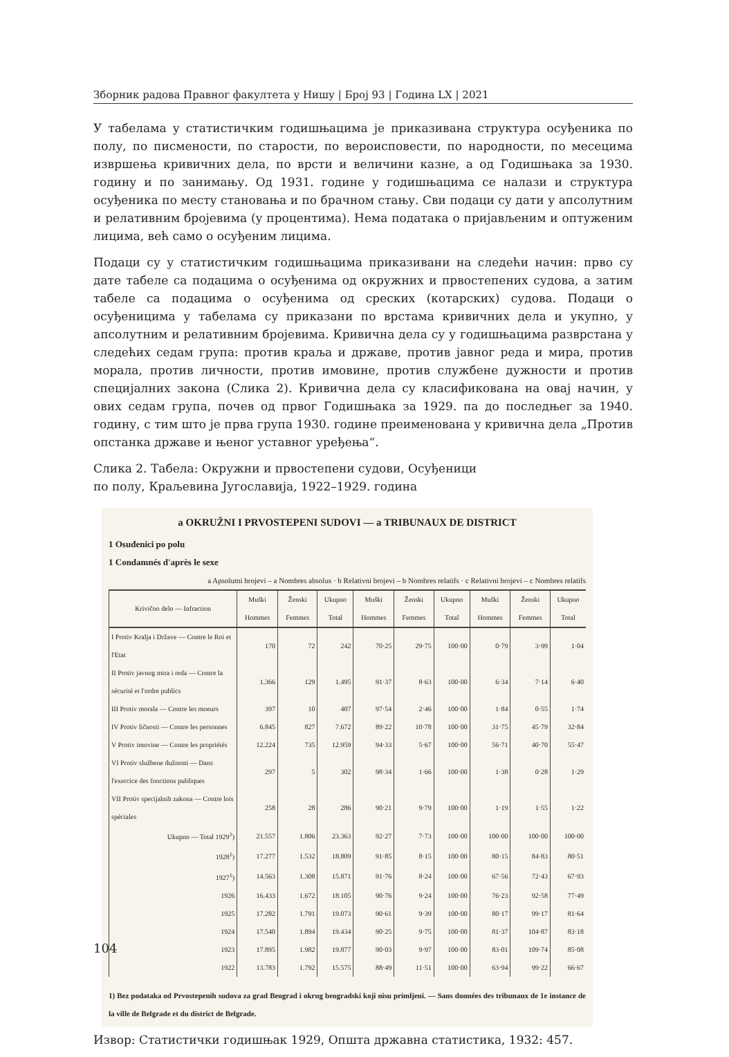Зборник радова Правног факултета у Нишу | Број 93 | Година LX | 2021
У табелама у статистичким годишњацима је приказивана структура осуђеника по полу, по писмености, по старости, по вероисповести, по народности, по месецима извршења кривичних дела, по врсти и величини казне, а од Годишњака за 1930. годину и по занимању. Од 1931. године у годишњацима се налази и структура осуђеника по месту становања и по брачном стању. Сви подаци су дати у апсолутним и релативним бројевима (у процентима). Нема података о пријављеним и оптуженим лицима, већ само о осуђеним лицима.
Подаци су у статистичким годишњацима приказивани на следећи начин: прво су дате табеле са подацима о осуђенима од окружних и првостепених судова, а затим табеле са подацима о осуђенима од среских (котарских) судова. Подаци о осуђеницима у табелама су приказани по врстама кривичних дела и укупно, у апсолутним и релативним бројевима. Кривична дела су у годишњацима разврстана у следећих седам група: против краља и државе, против јавног реда и мира, против морала, против личности, против имовине, против службене дужности и против специјалних закона (Слика 2). Кривична дела су класификована на овај начин, у ових седам група, почев од првог Годишњака за 1929. па до последњег за 1940. годину, с тим што је прва група 1930. године преименована у кривична дела „Против опстанка државе и њеног уставног уређења“.
Слика 2. Табела: Окружни и првостепени судови, Осуђеници
по полу, Краљевина Југославија, 1922–1929. година
a OKRUŽNI I PRVOSTEPENI SUDOVI — a TRIBUNAUX DE DISTRICT
1 Osuđenici po polu
1 Condamnés d'après le sexe
a Apsolutni brojevi – a Nombres absolus · b Relativni brojevi – b Nombres relatifs · c Relativni brojevi – c Nombres relatifs
| Krivično delo — Infraction | Muški Hommes | Ženski Femmes | Ukupno Total | Muški Hommes | Ženski Femmes | Ukupno Total | Muški Hommes | Ženski Femmes | Ukupno Total |
| --- | --- | --- | --- | --- | --- | --- | --- | --- | --- |
| I Protiv Kralja i Države — Contre le Roi et l'Etat | 170 | 72 | 242 | 70·25 | 29·75 | 100·00 | 0·79 | 3·99 | 1·04 |
| II Protiv javnog mira i reda — Contre la sécurité et l'ordre publics | 1.366 | 129 | 1.495 | 91·37 | 8·63 | 100·00 | 6·34 | 7·14 | 6·40 |
| III Protiv morala — Contre les moeurs | 397 | 10 | 407 | 97·54 | 2·46 | 100·00 | 1·84 | 0·55 | 1·74 |
| IV Protiv ličnosti — Contre les personnes | 6.845 | 827 | 7.672 | 89·22 | 10·78 | 100·00 | 31·75 | 45·79 | 32·84 |
| V Protiv imovine — Contre les propriétés | 12.224 | 735 | 12.959 | 94·33 | 5·67 | 100·00 | 56·71 | 40·70 | 55·47 |
| VI Protiv službene dužnosti — Dans l'exercice des fonctions publiques | 297 | 5 | 302 | 98·34 | 1·66 | 100·00 | 1·38 | 0·28 | 1·29 |
| VII Protiv specijalnih zakona — Contre lois spéciales | 258 | 28 | 286 | 90·21 | 9·79 | 100·00 | 1·19 | 1·55 | 1·22 |
| Ukupno — Total 1929<sup>1</sup>) | 21.557 | 1.806 | 23.363 | 92·27 | 7·73 | 100·00 | 100·00 | 100·00 | 100·00 |
| 1928<sup>1</sup>) | 17.277 | 1.532 | 18.809 | 91·85 | 8·15 | 100·00 | 80·15 | 84·83 | 80·51 |
| 1927<sup>1</sup>) | 14.563 | 1.308 | 15.871 | 91·76 | 8·24 | 100·00 | 67·56 | 72·43 | 67·93 |
| 1926 | 16.433 | 1.672 | 18.105 | 90·76 | 9·24 | 100·00 | 76·23 | 92·58 | 77·49 |
| 1925 | 17.282 | 1.791 | 19.073 | 90·61 | 9·39 | 100·00 | 80·17 | 99·17 | 81·64 |
| 1924 | 17.540 | 1.894 | 19.434 | 90·25 | 9·75 | 100·00 | 81·37 | 104·87 | 83·18 |
| 1923 | 17.895 | 1.982 | 19.877 | 90·03 | 9·97 | 100·00 | 83·01 | 109·74 | 85·08 |
| 1922 | 13.783 | 1.792 | 15.575 | 88·49 | 11·51 | 100·00 | 63·94 | 99·22 | 66·67 |
1) Bez podataka od Prvostepenih sudova za grad Beograd i okrug beogradski koji nisu primljeni. — Sans données des tribunaux de 1e instance de la ville de Belgrade et du district de Belgrade.
Извор: Статистички годишњак 1929, Општа државна статистика, 1932: 457.
104